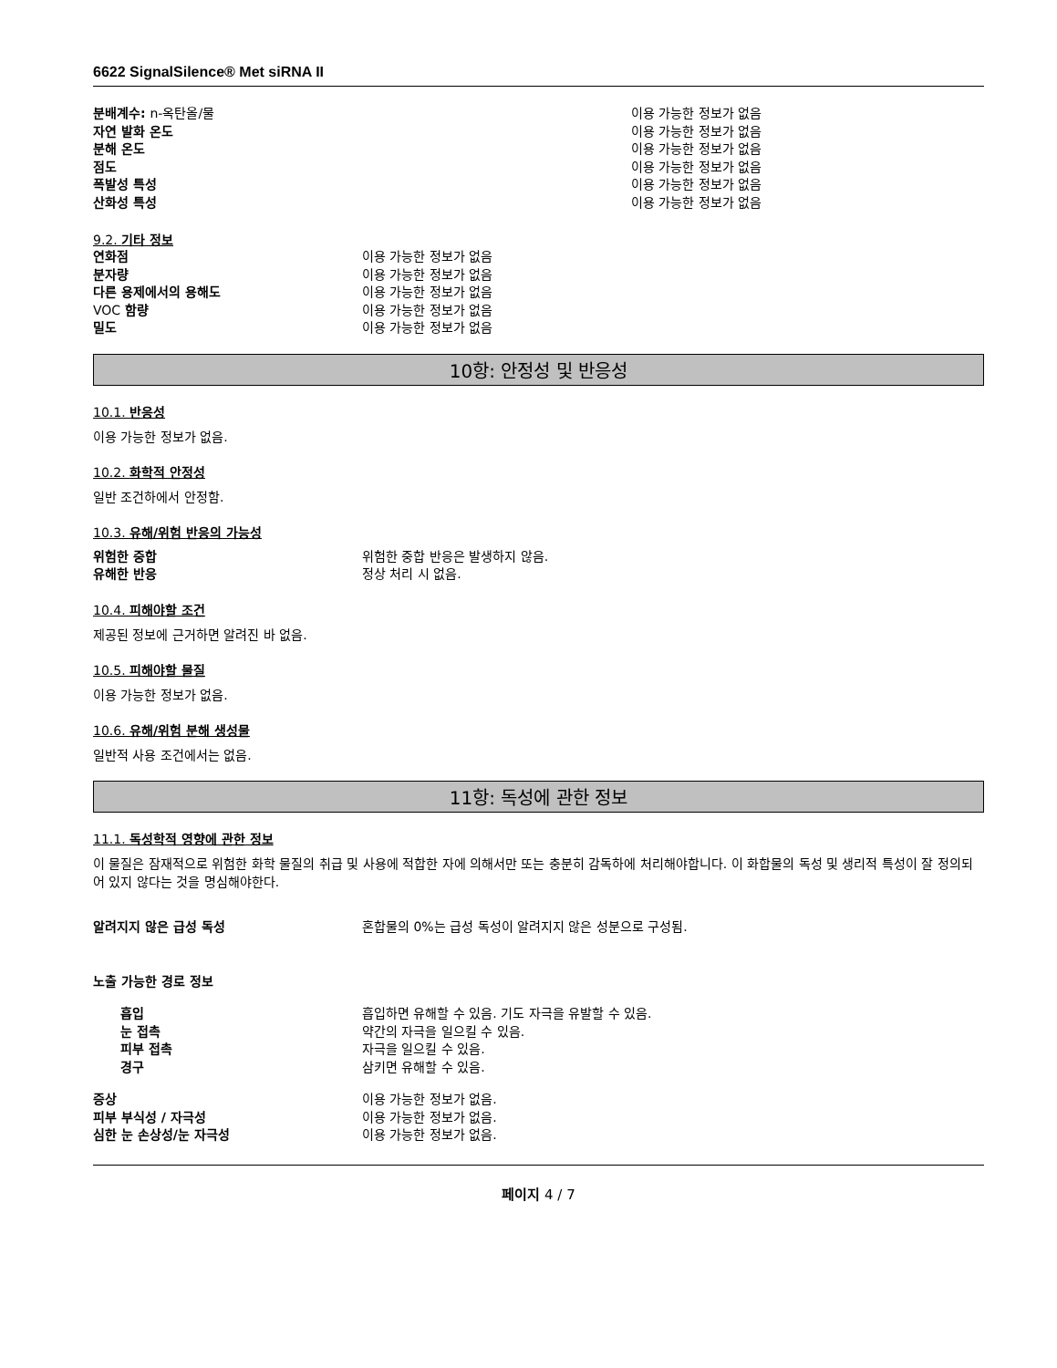6622 SignalSilence® Met siRNA II
| 분배계수: n-옥탄올/물 | 이용 가능한 정보가 없음 |
| 자연 발화 온도 | 이용 가능한 정보가 없음 |
| 분해 온도 | 이용 가능한 정보가 없음 |
| 점도 | 이용 가능한 정보가 없음 |
| 폭발성 특성 | 이용 가능한 정보가 없음 |
| 산화성 특성 | 이용 가능한 정보가 없음 |
9.2. 기타 정보
| 연화점 | 이용 가능한 정보가 없음 |
| 분자량 | 이용 가능한 정보가 없음 |
| 다른 용제에서의 용해도 | 이용 가능한 정보가 없음 |
| VOC 함량 | 이용 가능한 정보가 없음 |
| 밀도 | 이용 가능한 정보가 없음 |
10항: 안정성 및 반응성
10.1. 반응성
이용 가능한 정보가 없음.
10.2. 화학적 안정성
일반 조건하에서 안정함.
10.3. 유해/위험 반응의 가능성
| 위험한 중합 | 위험한 중합 반응은 발생하지 않음. |
| 유해한 반응 | 정상 처리 시 없음. |
10.4. 피해야할 조건
제공된 정보에 근거하면 알려진 바 없음.
10.5. 피해야할 물질
이용 가능한 정보가 없음.
10.6. 유해/위험 분해 생성물
일반적 사용 조건에서는 없음.
11항: 독성에 관한 정보
11.1. 독성학적 영향에 관한 정보
이 물질은 잠재적으로 위험한 화학 물질의 취급 및 사용에 적합한 자에 의해서만 또는 충분히 감독하에 처리해야합니다. 이 화합물의 독성 및 생리적 특성이 잘 정의되어 있지 않다는 것을 명심해야한다.
| 알려지지 않은 급성 독성 | 혼합물의 0%는 급성 독성이 알려지지 않은 성분으로 구성됨. |
노출 가능한 경로 정보
| 흡입 | 흡입하면 유해할 수 있음. 기도 자극을 유발할 수 있음. |
| 눈 접촉 | 약간의 자극을 일으킬 수 있음. |
| 피부 접촉 | 자극을 일으킬 수 있음. |
| 경구 | 삼키면 유해할 수 있음. |
| 증상 | 이용 가능한 정보가 없음. |
| 피부 부식성 / 자극성 | 이용 가능한 정보가 없음. |
| 심한 눈 손상성/눈 자극성 | 이용 가능한 정보가 없음. |
페이지 4 / 7